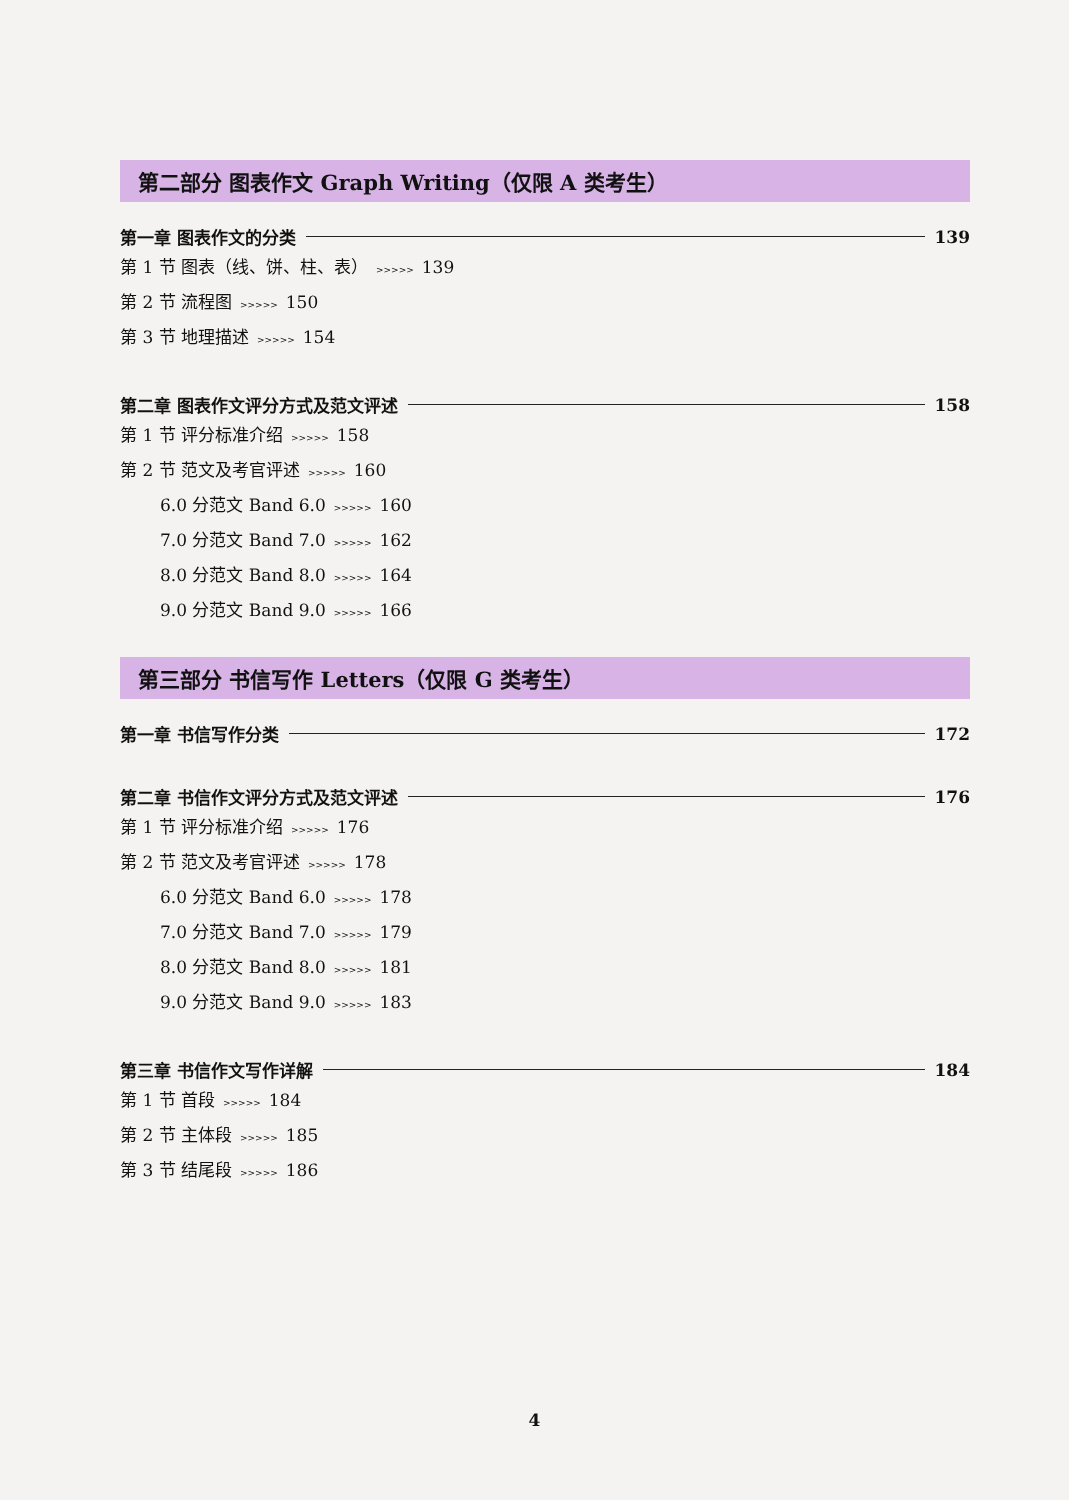第二部分 图表作文 Graph Writing（仅限 A 类考生）
第一章 图表作文的分类 139
第 1 节 图表（线、饼、柱、表） >>>>> 139
第 2 节 流程图 >>>>> 150
第 3 节 地理描述 >>>>> 154
第二章 图表作文评分方式及范文评述 158
第 1 节 评分标准介绍 >>>>> 158
第 2 节 范文及考官评述 >>>>> 160
6.0 分范文 Band 6.0 >>>>> 160
7.0 分范文 Band 7.0 >>>>> 162
8.0 分范文 Band 8.0 >>>>> 164
9.0 分范文 Band 9.0 >>>>> 166
第三部分 书信写作 Letters（仅限 G 类考生）
第一章 书信写作分类 172
第二章 书信作文评分方式及范文评述 176
第 1 节 评分标准介绍 >>>>> 176
第 2 节 范文及考官评述 >>>>> 178
6.0 分范文 Band 6.0 >>>>> 178
7.0 分范文 Band 7.0 >>>>> 179
8.0 分范文 Band 8.0 >>>>> 181
9.0 分范文 Band 9.0 >>>>> 183
第三章 书信作文写作详解 184
第 1 节 首段 >>>>> 184
第 2 节 主体段 >>>>> 185
第 3 节 结尾段 >>>>> 186
4